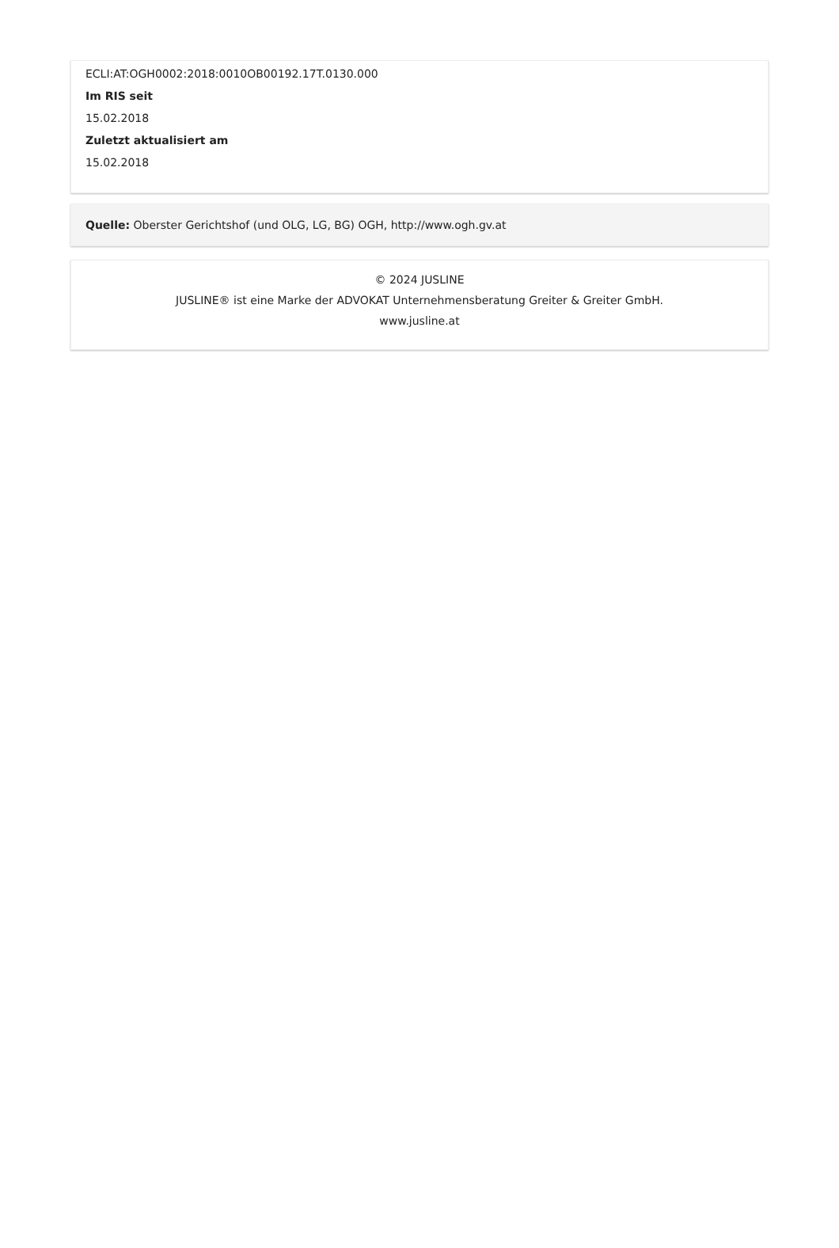ECLI:AT:OGH0002:2018:0010OB00192.17T.0130.000
Im RIS seit
15.02.2018
Zuletzt aktualisiert am
15.02.2018
Quelle: Oberster Gerichtshof (und OLG, LG, BG) OGH, http://www.ogh.gv.at
© 2024 JUSLINE
JUSLINE® ist eine Marke der ADVOKAT Unternehmensberatung Greiter & Greiter GmbH.
www.jusline.at